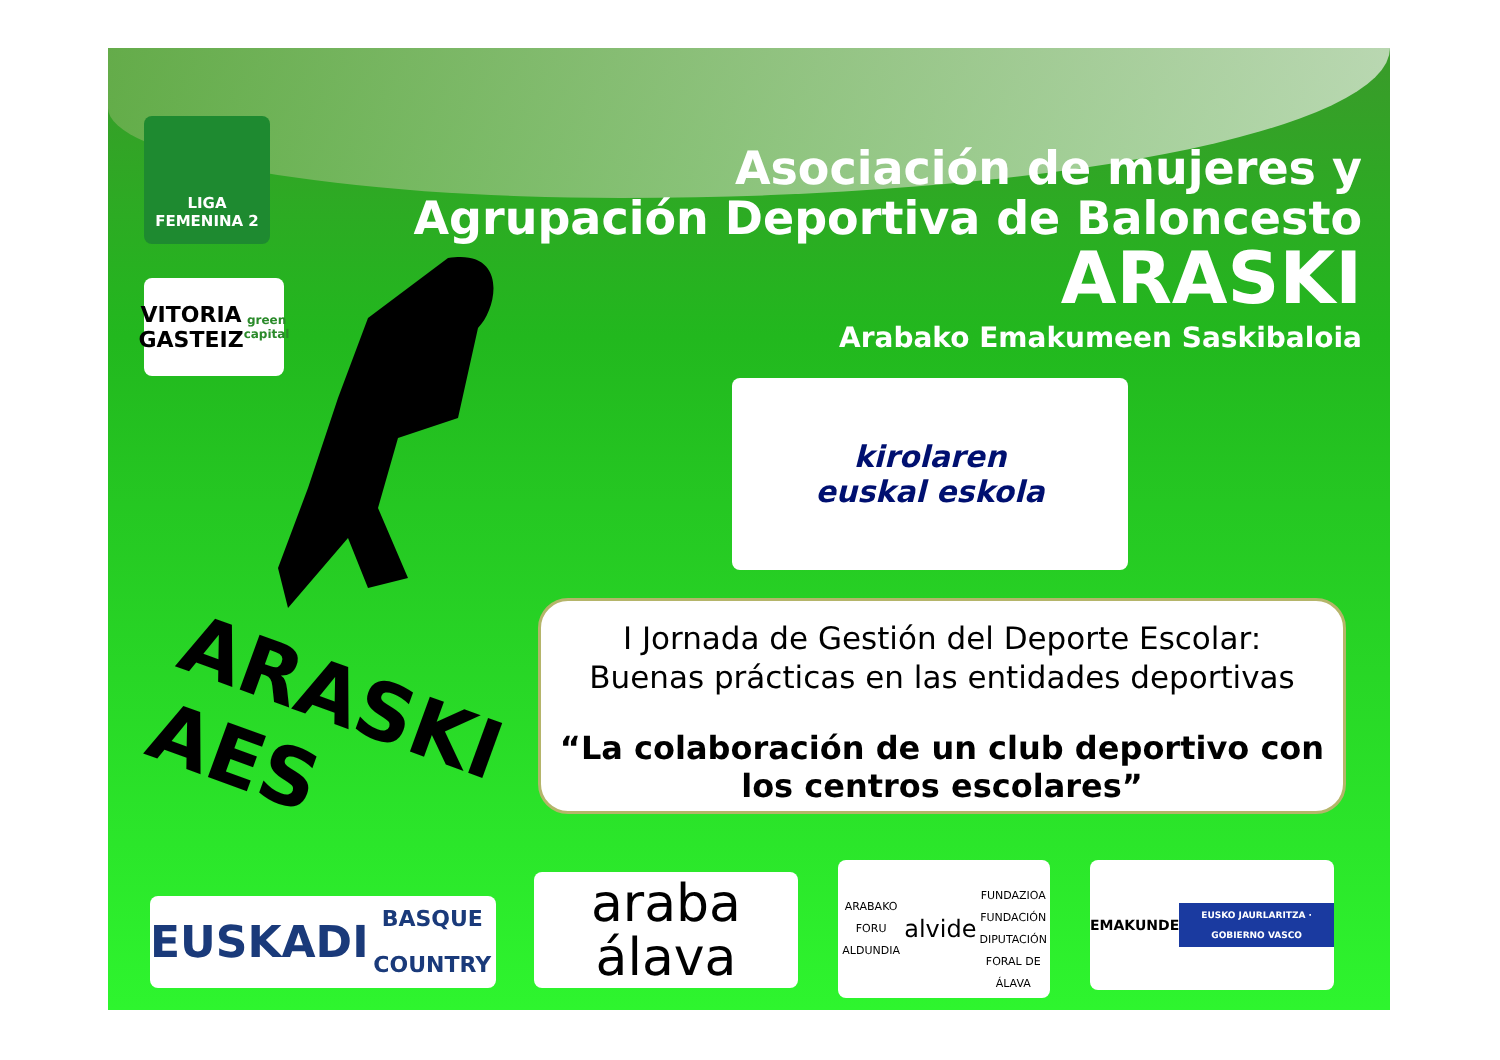LIGA
FEMENINA 2
VITORIA
GASTEIZ
green capital
Asociación de mujeres y
Agrupación Deportiva de Baloncesto
ARASKI
Arabako Emakumeen Saskibaloia
ARASKI
AES
kirolaren
euskal eskola
I Jornada de Gestión del Deporte Escolar:
Buenas prácticas en las entidades deportivas
“La colaboración de un club deportivo con los centros escolares”
EUSKADI
BASQUE COUNTRY
araba
álava
ARABAKO FORU ALDUNDIA
alvide
FUNDAZIOA FUNDACIÓN
DIPUTACIÓN FORAL DE ÁLAVA
EMAKUNDE
EUSKO JAURLARITZA · GOBIERNO VASCO